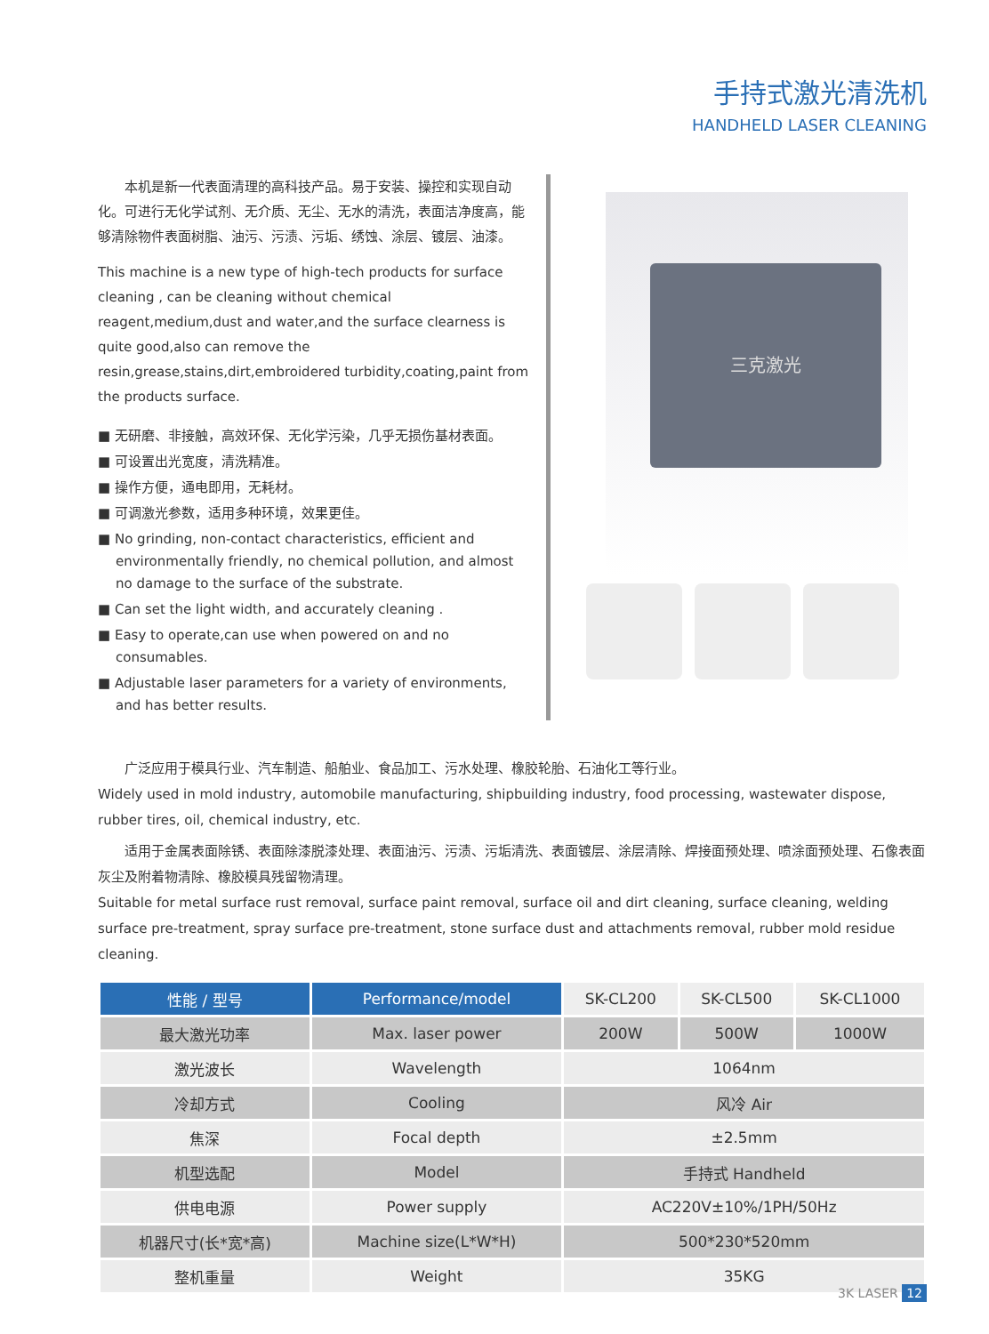手持式激光清洗机
HANDHELD LASER CLEANING
　　本机是新一代表面清理的高科技产品。易于安装、操控和实现自动化。可进行无化学试剂、无介质、无尘、无水的清洗，表面洁净度高，能够清除物件表面树脂、油污、污渍、污垢、绣蚀、涂层、镀层、油漆。
This machine is a new type of high-tech products for surface cleaning , can be cleaning without chemical reagent,medium,dust and water,and the surface clearness is quite good,also can remove the resin,grease,stains,dirt,embroidered turbidity,coating,paint from the products surface.
■ 无研磨、非接触，高效环保、无化学污染，几乎无损伤基材表面。
■ 可设置出光宽度，清洗精准。
■ 操作方便，通电即用，无耗材。
■ 可调激光参数，适用多种环境，效果更佳。
■ No grinding, non-contact characteristics, efficient and environmentally friendly, no chemical pollution, and almost no damage to the surface of the substrate.
■ Can set the light width, and accurately cleaning .
■ Easy to operate,can use when powered on and no consumables.
■ Adjustable laser parameters for a variety of environments, and has better results.
三克激光
　　广泛应用于模具行业、汽车制造、船舶业、食品加工、污水处理、橡胶轮胎、石油化工等行业。
Widely used in mold industry, automobile manufacturing, shipbuilding industry, food processing, wastewater dispose, rubber tires, oil, chemical industry, etc.
　　适用于金属表面除锈、表面除漆脱漆处理、表面油污、污渍、污垢清洗、表面镀层、涂层清除、焊接面预处理、喷涂面预处理、石像表面灰尘及附着物清除、橡胶模具残留物清理。
Suitable for metal surface rust removal, surface paint removal, surface oil and dirt cleaning, surface cleaning, welding surface pre-treatment, spray surface pre-treatment, stone surface dust and attachments removal, rubber mold residue cleaning.
| 性能 / 型号 | Performance/model | SK-CL200 | SK-CL500 | SK-CL1000 |
| --- | --- | --- | --- | --- |
| 最大激光功率 | Max. laser power | 200W | 500W | 1000W |
| 激光波长 | Wavelength | 1064nm | | |
| 冷却方式 | Cooling | 风冷 Air | | |
| 焦深 | Focal depth | ±2.5mm | | |
| 机型选配 | Model | 手持式 Handheld | | |
| 供电电源 | Power supply | AC220V±10%/1PH/50Hz | | |
| 机器尺寸(长*宽*高) | Machine size(L*W*H) | 500*230*520mm | | |
| 整机重量 | Weight | 35KG | | |
3K LASER 12